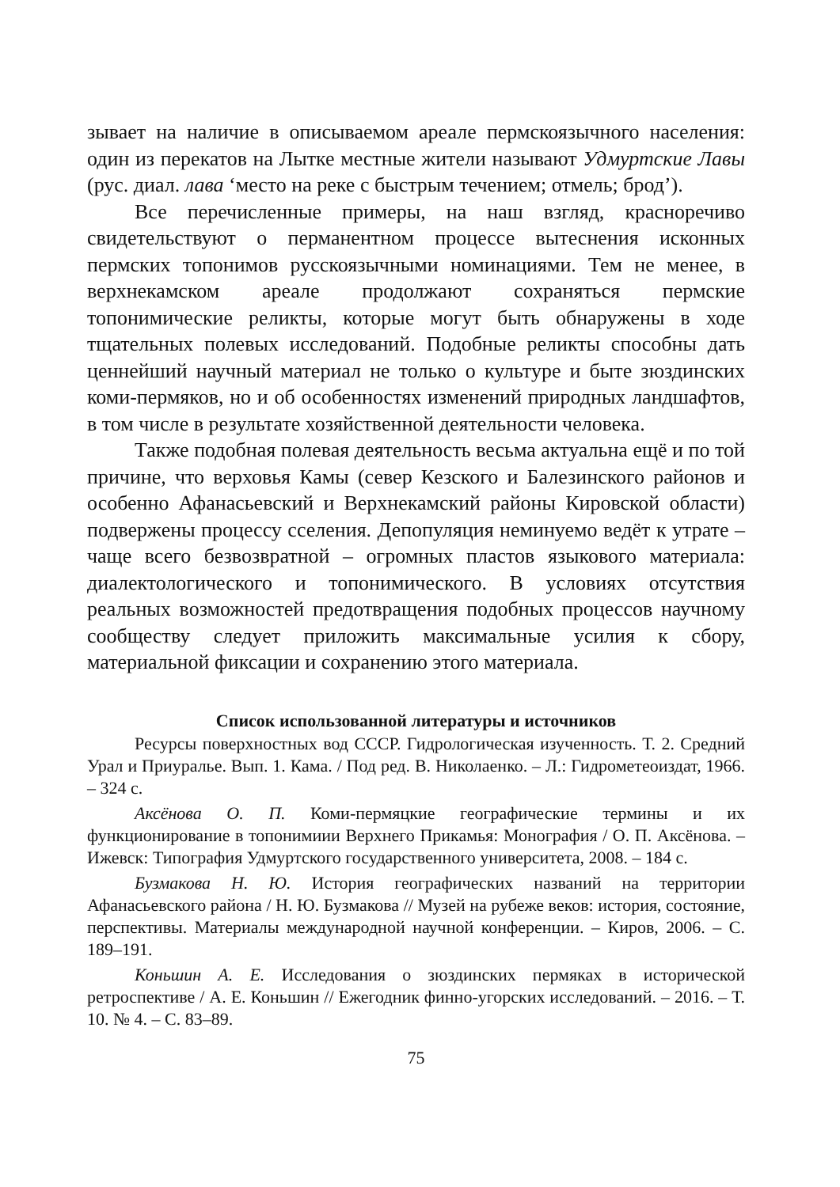зывает на наличие в описываемом ареале пермскоязычного населения: один из перекатов на Лытке местные жители называют Удмуртские Лавы (рус. диал. лава ‘место на реке с быстрым течением; отмель; брод’).
Все перечисленные примеры, на наш взгляд, красноречиво свидетельствуют о перманентном процессе вытеснения исконных пермских топонимов русскоязычными номинациями. Тем не менее, в верхнекамском ареале продолжают сохраняться пермские топонимические реликты, которые могут быть обнаружены в ходе тщательных полевых исследований. Подобные реликты способны дать ценнейший научный материал не только о культуре и быте зюздинских коми-пермяков, но и об особенностях изменений природных ландшафтов, в том числе в результате хозяйственной деятельности человека.
Также подобная полевая деятельность весьма актуальна ещё и по той причине, что верховья Камы (север Кезского и Балезинского районов и особенно Афанасьевский и Верхнекамский районы Кировской области) подвержены процессу сселения. Депопуляция неминуемо ведёт к утрате – чаще всего безвозвратной – огромных пластов языкового материала: диалектологического и топонимического. В условиях отсутствия реальных возможностей предотвращения подобных процессов научному сообществу следует приложить максимальные усилия к сбору, материальной фиксации и сохранению этого материала.
Список использованной литературы и источников
Ресурсы поверхностных вод СССР. Гидрологическая изученность. Т. 2. Средний Урал и Приуралье. Вып. 1. Кама. / Под ред. В. Николаенко. – Л.: Гидрометеоиздат, 1966. – 324 с.
Аксёнова О. П. Коми-пермяцкие географические термины и их функционирование в топонимиии Верхнего Прикамья: Монография / О. П. Аксёнова. – Ижевск: Типография Удмуртского государственного университета, 2008. – 184 с.
Бузмакова Н. Ю. История географических названий на территории Афанасьевского района / Н. Ю. Бузмакова // Музей на рубеже веков: история, состояние, перспективы. Материалы международной научной конференции. – Киров, 2006. – С. 189–191.
Коньшин А. Е. Исследования о зюздинских пермяках в исторической ретроспективе / А. Е. Коньшин // Ежегодник финно-угорских исследований. – 2016. – Т. 10. № 4. – С. 83–89.
75